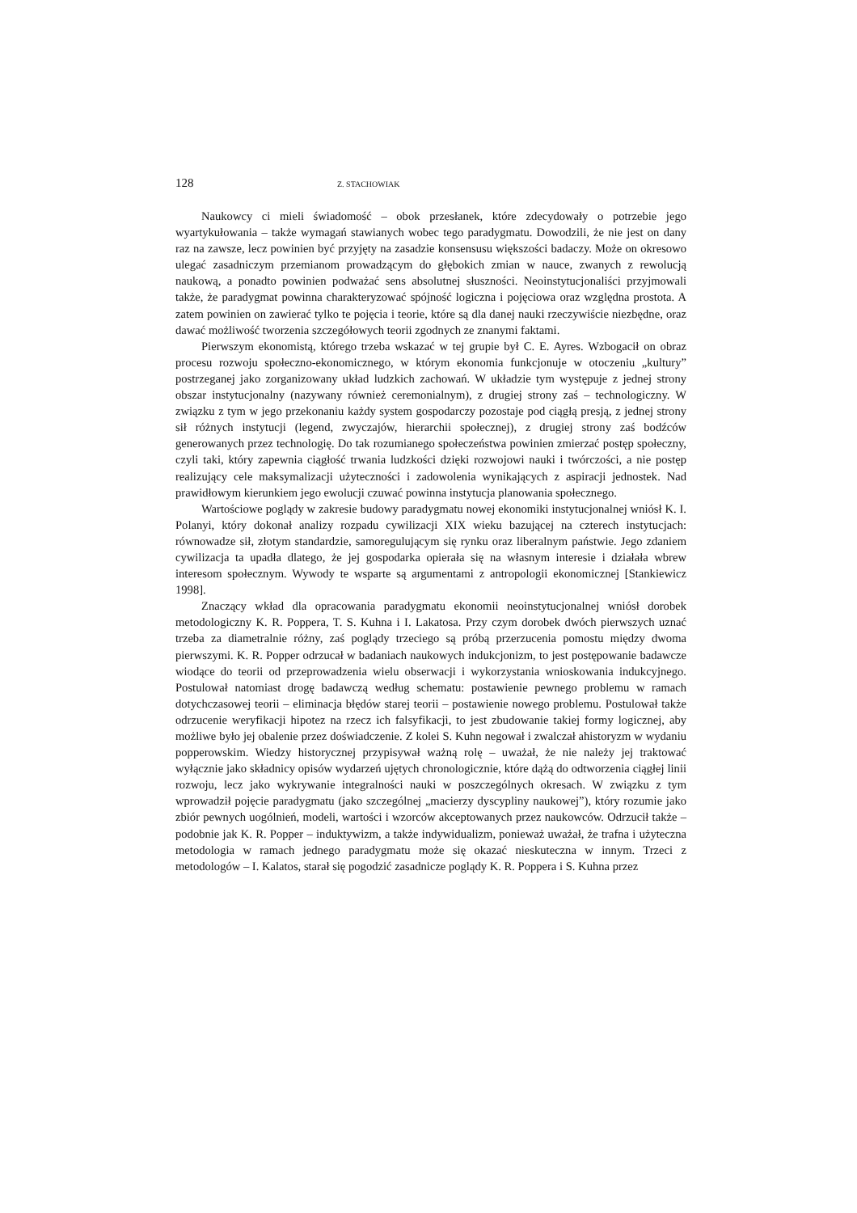128 Z. STACHOWIAK
Naukowcy ci mieli świadomość – obok przesłanek, które zdecydowały o potrzebie jego wyartykułowania – także wymagań stawianych wobec tego paradygmatu. Dowodzili, że nie jest on dany raz na zawsze, lecz powinien być przyjęty na zasadzie konsensusu większości badaczy. Może on okresowo ulegać zasadniczym przemianom prowadzącym do głębokich zmian w nauce, zwanych z rewolucją naukową, a ponadto powinien podważać sens absolutnej słuszności. Neoinstytucjonaliści przyjmowali także, że paradygmat powinna charakteryzować spójność logiczna i pojęciowa oraz względna prostota. A zatem powinien on zawierać tylko te pojęcia i teorie, które są dla danej nauki rzeczywiście niezbędne, oraz dawać możliwość tworzenia szczegółowych teorii zgodnych ze znanymi faktami.
Pierwszym ekonomistą, którego trzeba wskazać w tej grupie był C. E. Ayres. Wzbogacił on obraz procesu rozwoju społeczno-ekonomicznego, w którym ekonomia funkcjonuje w otoczeniu „kultury” postrzeganej jako zorganizowany układ ludzkich zachowań. W układzie tym występuje z jednej strony obszar instytucjonalny (nazywany również ceremonialnym), z drugiej strony zaś – technologiczny. W związku z tym w jego przekonaniu każdy system gospodarczy pozostaje pod ciągłą presją, z jednej strony sił różnych instytucji (legend, zwyczajów, hierarchii społecznej), z drugiej strony zaś bodźców generowanych przez technologię. Do tak rozumianego społeczeństwa powinien zmierzać postęp społeczny, czyli taki, który zapewnia ciągłość trwania ludzkości dzięki rozwojowi nauki i twórczości, a nie postęp realizujący cele maksymalizacji użyteczności i zadowolenia wynikających z aspiracji jednostek. Nad prawidłowym kierunkiem jego ewolucji czuwać powinna instytucja planowania społecznego.
Wartościowe poglądy w zakresie budowy paradygmatu nowej ekonomiki instytucjonalnej wniósł K. I. Polanyi, który dokonał analizy rozpadu cywilizacji XIX wieku bazującej na czterech instytucjach: równowadze sił, złotym standardzie, samoregulującym się rynku oraz liberalnym państwie. Jego zdaniem cywilizacja ta upadła dlatego, że jej gospodarka opierała się na własnym interesie i działała wbrew interesom społecznym. Wywody te wsparte są argumentami z antropologii ekonomicznej [Stankiewicz 1998].
Znaczący wkład dla opracowania paradygmatu ekonomii neoinstytucjonalnej wniósł dorobek metodologiczny K. R. Poppera, T. S. Kuhna i I. Lakatosa. Przy czym dorobek dwóch pierwszych uznać trzeba za diametralnie różny, zaś poglądy trzeciego są próbą przerzucenia pomostu między dwoma pierwszymi. K. R. Popper odrzucał w badaniach naukowych indukcjonizm, to jest postępowanie badawcze wiodące do teorii od przeprowadzenia wielu obserwacji i wykorzystania wnioskowania indukcyjnego. Postulował natomiast drogę badawczą według schematu: postawienie pewnego problemu w ramach dotychczasowej teorii – eliminacja błędów starej teorii – postawienie nowego problemu. Postulował także odrzucenie weryfikacji hipotez na rzecz ich falsyfikacji, to jest zbudowanie takiej formy logicznej, aby możliwe było jej obalenie przez doświadczenie. Z kolei S. Kuhn negował i zwalczał ahistoryzm w wydaniu popperowskim. Wiedzy historycznej przypisywał ważną rolę – uważał, że nie należy jej traktować wyłącznie jako składnicy opisów wydarzeń ujętych chronologicznie, które dążą do odtworzenia ciągłej linii rozwoju, lecz jako wykrywanie integralności nauki w poszczególnych okresach. W związku z tym wprowadził pojęcie paradygmatu (jako szczególnej „macierzy dyscypliny naukowej”), który rozumie jako zbiór pewnych uogólnień, modeli, wartości i wzorców akceptowanych przez naukowców. Odrzucił także – podobnie jak K. R. Popper – induktywizm, a także indywidualizm, ponieważ uważał, że trafna i użyteczna metodologia w ramach jednego paradygmatu może się okazać nieskuteczna w innym. Trzeci z metodologów – I. Kalatos, starał się pogodzić zasadnicze poglądy K. R. Poppera i S. Kuhna przez